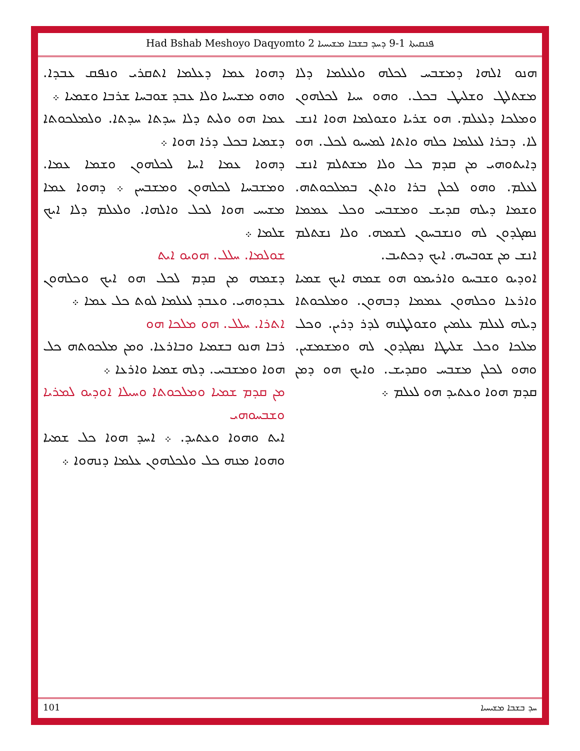Had Bshab Meshoyo Daqyomto 2 ܦܢܩܝܬܐ 1-9 ܕܚܕ ܒܫܒܐ ܡܫܝܚܝܐ
ܕܗܘܐ ܥܡܐ ܕܥܠܡܐ ܐܬܩܪܝ ܘܢܦܩ ܥܒܕܐ. ܘܗܘ ܡܫܝܚܐ ܘܠܐ ܥܒܕ ܫܘܒܚܐ ܫܪܒܐ ܘܫܡܝܐ ܀
ܥܡܐ ܗܘ ܘܠܝܬ ܕܠܐ ܚܕܬܐ ܚܕܬܐ. ܘܠܡܠܟܘܬܐ ܕܫܡܝܐ ܒܟܠ ܕܪܐ ܗܘܐ ܀
ܕܗܘܐ ܥܡܐ ܐܚܐ ܠܟܠܗܘܢ ܘܫܡܐ ܥܡܐ. ܘܡܫܒܚܐ ܠܟܠܗܘܢ ܘܡܫܒܚܢ ܀ ܕܗܘܐ ܥܡܐ ܡܫܝܚ ܗܘܐ ܠܟܠ ܘܐܠܗܐ. ܘܠܥܠܡ ܕܠܐ ܐܝܟ ܫܠܡܐ ܀
ܫܘܠܡܐ. ܚܠܠ. ܗܘܝܘ ܐܝܬ
ܕܫܡܗ ܡܢ ܩܕܡ ܠܟܠ ܗܘ ܐܝܟ ܘܟܠܗܘܢ ܥܒܕܘܗܝ. ܘܥܒܕ ܠܥܠܡܐ ܠܘܬ ܟܠ ܥܡܐ ܀
ܐܬܪܐ. ܚܠܠ. ܗܘ ܡܠܟܐ ܗܘ
ܪܒܐ ܗܢܘ ܒܫܡܝܐ ܘܒܐܪܥܐ. ܘܡܢ ܡܠܟܘܬܗ ܟܠ ܗܘܐ ܘܡܫܒܚ. ܕܠܗ ܫܡܝܐ ܘܐܪܥܐ ܀
ܡܢ ܩܕܡ ܫܡܝܐ ܘܡܠܟܘܬܐ ܘܚܝܠܐ ܐܘܕܝܘ ܠܡܪܝܐ ܘܫܒܚܘܗܝ
ܐܝܬ ܘܗܘܐ ܘܥܬܝܕ. ܀ ܐܚܕ ܗܘܐ ܟܠ ܫܡܝܐ ܘܗܘܐ ܡܢܗ ܟܠ ܘܠܟܠܗܘܢ ܥܠܡܐ ܕܢܗܘܐ ܀
ܗܢܘ ܐܠܗܐ ܕܡܫܒܚ ܠܟܠܗ ܘܠܥܠܡܐ ܕܠܐ ܡܫܬܠܛ ܘܫܠܝܛ ܒܟܠ. ܘܗܘ ܚܝܐ ܠܟܠܗܘܢ ܘܡܠܟܐ ܕܠܥܠܡ. ܗܘ ܫܪܝܐ ܘܫܘܠܡܐ ܗܘܐ ܐܢܫ ܠܐ. ܕܒܪܐ ܠܥܠܡܐ ܟܠܗ ܘܐܬܐ ܠܡܚܝܘ ܠܟܠ. ܗܘ ܕܐܝܬܘܗܝ ܡܢ ܩܕܡ ܟܠ ܘܠܐ ܡܫܬܠܡ ܐܢܫ ܠܥܠܡ. ܘܗܘ ܠܟܠܢ ܒܪܐ ܘܐܬܢ ܒܡܠܟܘܬܗ. ܘܫܡܐ ܕܝܠܗ ܩܕܝܫ ܘܡܫܒܚ ܘܟܠ ܥܡܡܐ ܢܣܓܕܘܢ ܠܗ ܘܢܫܒܚܘܢ ܠܫܡܗ. ܘܠܐ ܢܫܬܠܡ ܐܢܫ ܡܢ ܫܘܒܚܗ. ܐܝܟ ܕܟܬܝܒ.
ܐܘܕܝܘ ܘܫܒܚܘ ܘܐܪܝܡܘ ܗܘ ܫܡܗ ܐܝܟ ܫܡܝܐ ܘܐܪܥܐ ܘܟܠܗܘܢ ܥܡܡܐ ܕܒܗܘܢ. ܘܡܠܟܘܬܐ ܕܝܠܗ ܠܥܠܡ ܥܠܡܝܢ ܘܫܘܠܛܢܗ ܠܕܪ ܕܪܝܢ. ܘܟܠ ܡܠܟܐ ܘܟܠ ܫܠܝܛܐ ܢܣܓܕܘܢ ܠܗ ܘܡܫܡܫܝܢ. ܘܗܘ ܠܟܠܢ ܡܫܒܚ ܘܩܕܝܫ. ܘܐܝܟ ܗܘ ܕܡܢ ܩܕܡ ܗܘܐ ܘܥܬܝܕ ܗܘ ܠܥܠܡ ܀
101 ܚܕ ܒܫܒܐ ܡܫܝܚܝܐ